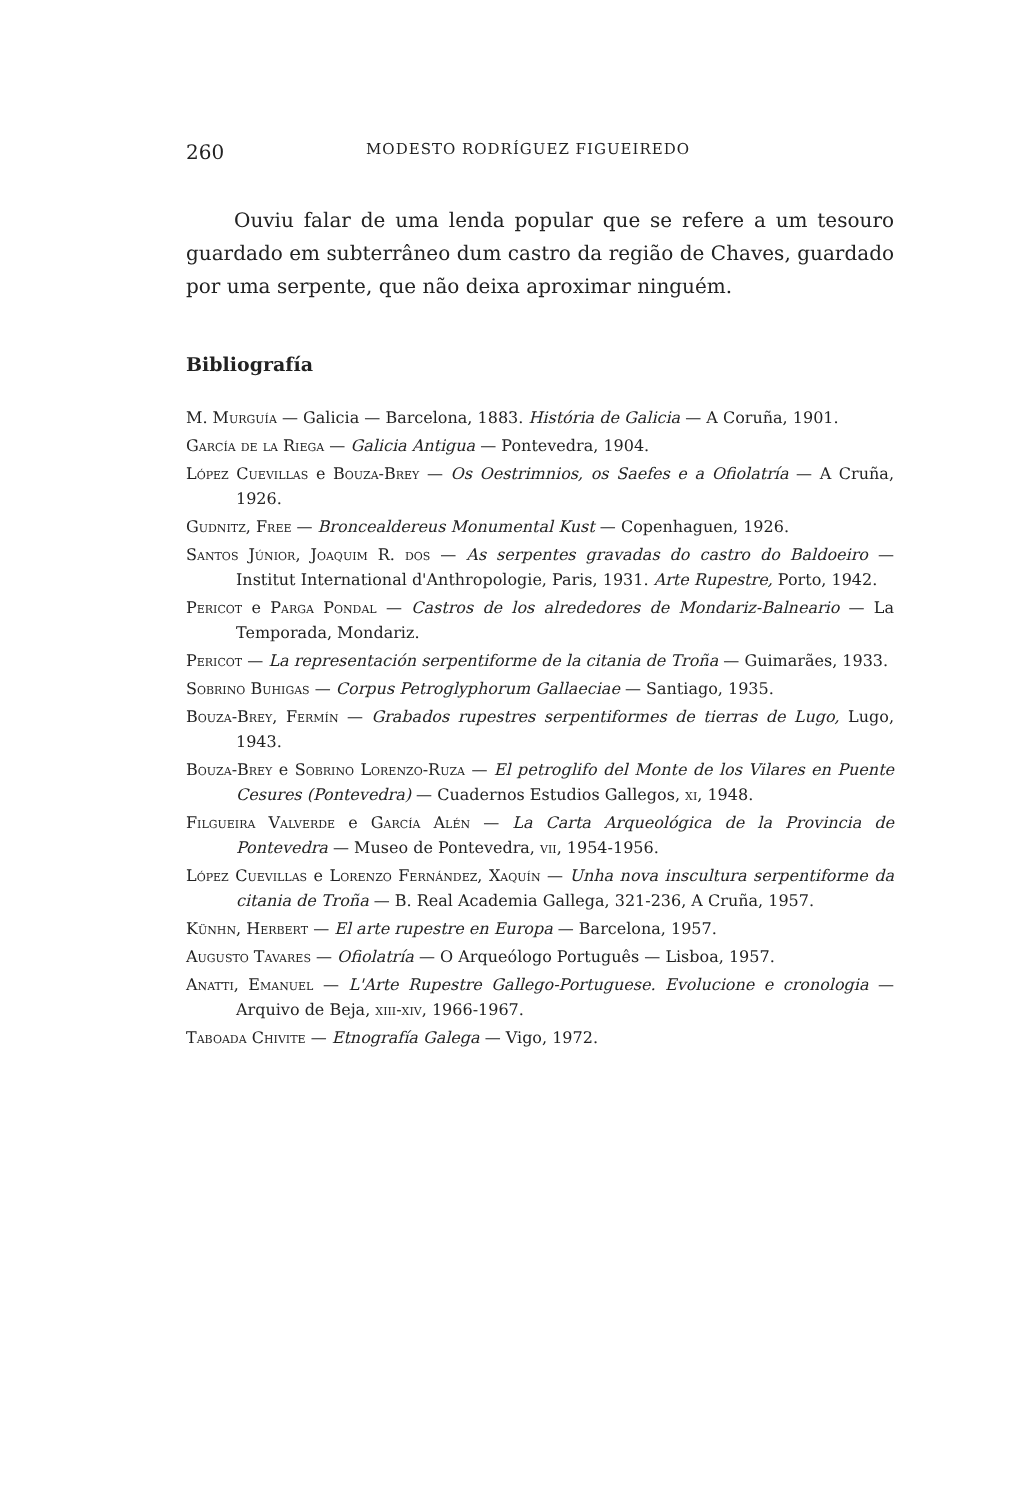260 MODESTO RODRÍGUEZ FIGUEIREDO
Ouviu falar de uma lenda popular que se refere a um tesouro guardado em subterrâneo dum castro da região de Chaves, guardado por uma serpente, que não deixa aproximar ninguém.
Bibliografía
M. Murguía — Galicia — Barcelona, 1883. História de Galicia — A Coruña, 1901.
García de la Riega — Galicia Antigua — Pontevedra, 1904.
López Cuevillas e Bouza-Brey — Os Oestrimnios, os Saefes e a Ofiolatría — A Cruña, 1926.
Gudnitz, Free — Broncealdereus Monumental Kust — Copenhaguen, 1926.
Santos Júnior, Joaquim R. dos — As serpentes gravadas do castro do Baldoeiro — Institut International d'Anthropologie, Paris, 1931. Arte Rupestre, Porto, 1942.
Pericot e Parga Pondal — Castros de los alrededores de Mondariz-Balneario — La Temporada, Mondariz.
Pericot — La representación serpentiforme de la citania de Troña — Guimarães, 1933.
Sobrino Buhigas — Corpus Petroglyphorum Gallaeciae — Santiago, 1935.
Bouza-Brey, Fermín — Grabados rupestres serpentiformes de tierras de Lugo, Lugo, 1943.
Bouza-Brey e Sobrino Lorenzo-Ruza — El petroglifo del Monte de los Vilares en Puente Cesures (Pontevedra) — Cuadernos Estudios Gallegos, xi, 1948.
Filgueira Valverde e García Alén — La Carta Arqueológica de la Provincia de Pontevedra — Museo de Pontevedra, vii, 1954-1956.
López Cuevillas e Lorenzo Fernández, Xaquín — Unha nova inscultura serpentiforme da citania de Troña — B. Real Academia Gallega, 321-236, A Cruña, 1957.
Künhn, Herbert — El arte rupestre en Europa — Barcelona, 1957.
Augusto Tavares — Ofiolatría — O Arqueólogo Português — Lisboa, 1957.
Anatti, Emanuel — L'Arte Rupestre Gallego-Portuguese. Evolucione e cronologia — Arquivo de Beja, xiii-xiv, 1966-1967.
Taboada Chivite — Etnografía Galega — Vigo, 1972.